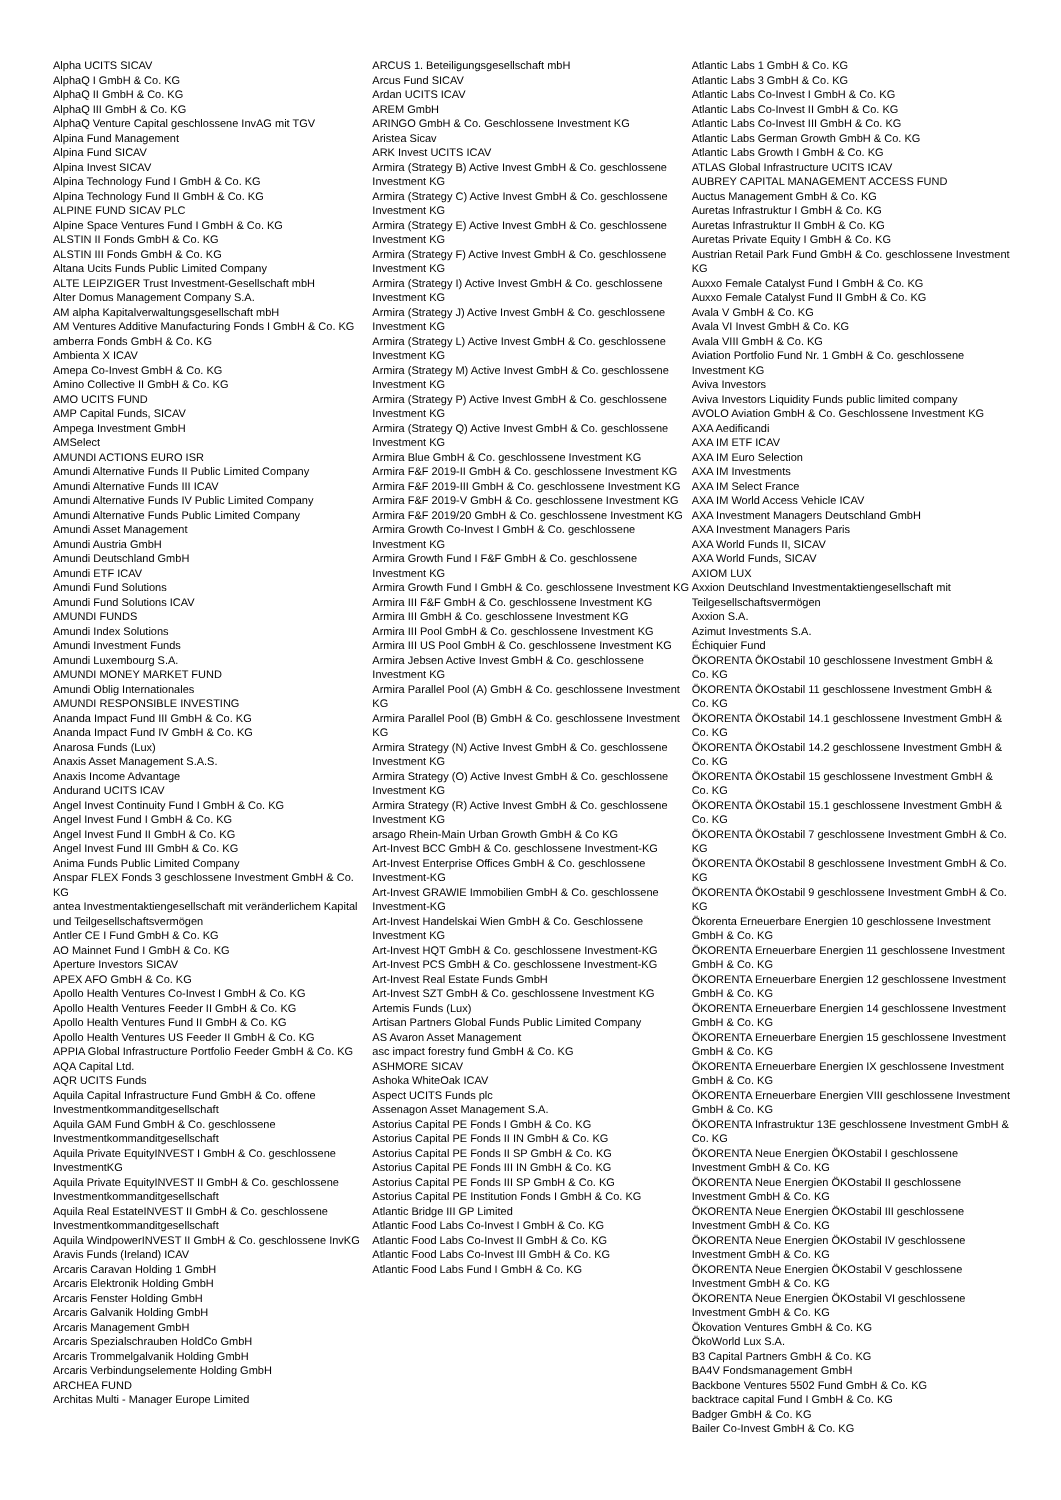Alpha UCITS SICAV
AlphaQ I GmbH & Co. KG
AlphaQ II GmbH & Co. KG
AlphaQ III GmbH & Co. KG
AlphaQ Venture Capital geschlossene InvAG mit TGV
Alpina Fund Management
Alpina Fund SICAV
Alpina Invest SICAV
Alpina Technology Fund I GmbH & Co. KG
Alpina Technology Fund II GmbH & Co. KG
ALPINE FUND SICAV PLC
Alpine Space Ventures Fund I GmbH & Co. KG
ALSTIN II Fonds GmbH & Co. KG
ALSTIN III Fonds GmbH & Co. KG
Altana Ucits Funds Public Limited Company
ALTE LEIPZIGER Trust Investment-Gesellschaft mbH
Alter Domus Management Company S.A.
AM alpha Kapitalverwaltungsgesellschaft mbH
AM Ventures Additive Manufacturing Fonds I GmbH & Co. KG
amberra Fonds GmbH & Co. KG
Ambienta X ICAV
Amepa Co-Invest GmbH & Co. KG
Amino Collective II GmbH & Co. KG
AMO UCITS FUND
AMP Capital Funds, SICAV
Ampega Investment GmbH
AMSelect
AMUNDI ACTIONS EURO ISR
Amundi Alternative Funds II Public Limited Company
Amundi Alternative Funds III ICAV
Amundi Alternative Funds IV Public Limited Company
Amundi Alternative Funds Public Limited Company
Amundi Asset Management
Amundi Austria GmbH
Amundi Deutschland GmbH
Amundi ETF ICAV
Amundi Fund Solutions
Amundi Fund Solutions ICAV
AMUNDI FUNDS
Amundi Index Solutions
Amundi Investment Funds
Amundi Luxembourg S.A.
AMUNDI MONEY MARKET FUND
Amundi Oblig Internationales
AMUNDI RESPONSIBLE INVESTING
Ananda Impact Fund III GmbH & Co. KG
Ananda Impact Fund IV GmbH & Co. KG
Anarosa Funds (Lux)
Anaxis Asset Management S.A.S.
Anaxis Income Advantage
Andurand UCITS ICAV
Angel Invest Continuity Fund I GmbH & Co. KG
Angel Invest Fund I GmbH & Co. KG
Angel Invest Fund II GmbH & Co. KG
Angel Invest Fund III GmbH & Co. KG
Anima Funds Public Limited Company
Anspar FLEX Fonds 3 geschlossene Investment GmbH & Co. KG
antea Investmentaktiengesellschaft mit veränderlichem Kapital und Teilgesellschaftsvermögen
Antler CE I Fund GmbH & Co. KG
AO Mainnet Fund I GmbH & Co. KG
Aperture Investors SICAV
APEX AFO GmbH & Co. KG
Apollo Health Ventures Co-Invest I GmbH & Co. KG
Apollo Health Ventures Feeder II GmbH & Co. KG
Apollo Health Ventures Fund II GmbH & Co. KG
Apollo Health Ventures US Feeder II GmbH & Co. KG
APPIA Global Infrastructure Portfolio Feeder GmbH & Co. KG
AQA Capital Ltd.
AQR UCITS Funds
Aquila Capital Infrastructure Fund GmbH & Co. offene Investmentkommanditgesellschaft
Aquila GAM Fund GmbH & Co. geschlossene Investmentkommanditgesellschaft
Aquila Private EquityINVEST I GmbH & Co. geschlossene InvestmentKG
Aquila Private EquityINVEST II GmbH & Co. geschlossene Investmentkommanditgesellschaft
Aquila Real EstateINVEST II GmbH & Co. geschlossene Investmentkommanditgesellschaft
Aquila WindpowerINVEST II GmbH & Co. geschlossene InvKG
Aravis Funds (Ireland) ICAV
Arcaris Caravan Holding 1 GmbH
Arcaris Elektronik Holding GmbH
Arcaris Fenster Holding GmbH
Arcaris Galvanik Holding GmbH
Arcaris Management GmbH
Arcaris Spezialschrauben HoldCo GmbH
Arcaris Trommelgalvanik Holding GmbH
Arcaris Verbindungselemente Holding GmbH
ARCHEA FUND
Architas Multi - Manager Europe Limited
ARCUS 1. Beteiligungsgesellschaft mbH
Arcus Fund SICAV
Ardan UCITS ICAV
AREM GmbH
ARINGO GmbH & Co. Geschlossene Investment KG
Aristea Sicav
ARK Invest UCITS ICAV
Armira (Strategy B) Active Invest GmbH & Co. geschlossene Investment KG
Armira (Strategy C) Active Invest GmbH & Co. geschlossene Investment KG
Armira (Strategy E) Active Invest GmbH & Co. geschlossene Investment KG
Armira (Strategy F) Active Invest GmbH & Co. geschlossene Investment KG
Armira (Strategy I) Active Invest GmbH & Co. geschlossene Investment KG
Armira (Strategy J) Active Invest GmbH & Co. geschlossene Investment KG
Armira (Strategy L) Active Invest GmbH & Co. geschlossene Investment KG
Armira (Strategy M) Active Invest GmbH & Co. geschlossene Investment KG
Armira (Strategy P) Active Invest GmbH & Co. geschlossene Investment KG
Armira (Strategy Q) Active Invest GmbH & Co. geschlossene Investment KG
Armira Blue GmbH & Co. geschlossene Investment KG
Armira F&F 2019-II GmbH & Co. geschlossene Investment KG
Armira F&F 2019-III GmbH & Co. geschlossene Investment KG
Armira F&F 2019-V GmbH & Co. geschlossene Investment KG
Armira F&F 2019/20 GmbH & Co. geschlossene Investment KG
Armira Growth Co-Invest I GmbH & Co. geschlossene Investment KG
Armira Growth Fund I F&F GmbH & Co. geschlossene Investment KG
Armira Growth Fund I GmbH & Co. geschlossene Investment KG
Armira III F&F GmbH & Co. geschlossene Investment KG
Armira III GmbH & Co. geschlossene Investment KG
Armira III Pool GmbH & Co. geschlossene Investment KG
Armira III US Pool GmbH & Co. geschlossene Investment KG
Armira Jebsen Active Invest GmbH & Co. geschlossene Investment KG
Armira Parallel Pool (A) GmbH & Co. geschlossene Investment KG
Armira Parallel Pool (B) GmbH & Co. geschlossene Investment KG
Armira Strategy (N) Active Invest GmbH & Co. geschlossene Investment KG
Armira Strategy (O) Active Invest GmbH & Co. geschlossene Investment KG
Armira Strategy (R) Active Invest GmbH & Co. geschlossene Investment KG
arsago Rhein-Main Urban Growth GmbH & Co KG
Art-Invest BCC GmbH & Co. geschlossene Investment-KG
Art-Invest Enterprise Offices GmbH & Co. geschlossene Investment-KG
Art-Invest GRAWIE Immobilien GmbH & Co. geschlossene Investment-KG
Art-Invest Handelskai Wien GmbH & Co. Geschlossene Investment KG
Art-Invest HQT GmbH & Co. geschlossene Investment-KG
Art-Invest PCS GmbH & Co. geschlossene Investment-KG
Art-Invest Real Estate Funds GmbH
Art-Invest SZT GmbH & Co. geschlossene Investment KG
Artemis Funds (Lux)
Artisan Partners Global Funds Public Limited Company
AS Avaron Asset Management
asc impact forestry fund GmbH & Co. KG
ASHMORE SICAV
Ashoka WhiteOak ICAV
Aspect UCITS Funds plc
Assenagon Asset Management S.A.
Astorius Capital PE Fonds I GmbH & Co. KG
Astorius Capital PE Fonds II IN GmbH & Co. KG
Astorius Capital PE Fonds II SP GmbH & Co. KG
Astorius Capital PE Fonds III IN GmbH & Co. KG
Astorius Capital PE Fonds III SP GmbH & Co. KG
Astorius Capital PE Institution Fonds I GmbH & Co. KG
Atlantic Bridge III GP Limited
Atlantic Food Labs Co-Invest I GmbH & Co. KG
Atlantic Food Labs Co-Invest II GmbH & Co. KG
Atlantic Food Labs Co-Invest III GmbH & Co. KG
Atlantic Food Labs Fund I GmbH & Co. KG
Atlantic Labs 1 GmbH & Co. KG
Atlantic Labs 3 GmbH & Co. KG
Atlantic Labs Co-Invest I GmbH & Co. KG
Atlantic Labs Co-Invest II GmbH & Co. KG
Atlantic Labs Co-Invest III GmbH & Co. KG
Atlantic Labs German Growth GmbH & Co. KG
Atlantic Labs Growth I GmbH & Co. KG
ATLAS Global Infrastructure UCITS ICAV
AUBREY CAPITAL MANAGEMENT ACCESS FUND
Auctus Management GmbH & Co. KG
Auretas Infrastruktur I GmbH & Co. KG
Auretas Infrastruktur II GmbH & Co. KG
Auretas Private Equity I GmbH & Co. KG
Austrian Retail Park Fund GmbH & Co. geschlossene Investment KG
Auxxo Female Catalyst Fund I GmbH & Co. KG
Auxxo Female Catalyst Fund II GmbH & Co. KG
Avala V GmbH & Co. KG
Avala VI Invest GmbH & Co. KG
Avala VIII GmbH & Co. KG
Aviation Portfolio Fund Nr. 1 GmbH & Co. geschlossene Investment KG
Aviva Investors
Aviva Investors Liquidity Funds public limited company
AVOLO Aviation GmbH & Co. Geschlossene Investment KG
AXA Aedificandi
AXA IM ETF ICAV
AXA IM Euro Selection
AXA IM Investments
AXA IM Select France
AXA IM World Access Vehicle ICAV
AXA Investment Managers Deutschland GmbH
AXA Investment Managers Paris
AXA World Funds II, SICAV
AXA World Funds, SICAV
AXIOM LUX
Axxion Deutschland Investmentaktiengesellschaft mit Teilgesellschaftsvermögen
Axxion S.A.
Azimut Investments S.A.
Échiquier Fund
ÖKORENTA ÖKOstabil 10 geschlossene Investment GmbH & Co. KG
ÖKORENTA ÖKOstabil 11 geschlossene Investment GmbH & Co. KG
ÖKORENTA ÖKOstabil 14.1 geschlossene Investment GmbH & Co. KG
ÖKORENTA ÖKOstabil 14.2 geschlossene Investment GmbH & Co. KG
ÖKORENTA ÖKOstabil 15 geschlossene Investment GmbH & Co. KG
ÖKORENTA ÖKOstabil 15.1 geschlossene Investment GmbH & Co. KG
ÖKORENTA ÖKOstabil 7 geschlossene Investment GmbH & Co. KG
ÖKORENTA ÖKOstabil 8 geschlossene Investment GmbH & Co. KG
ÖKORENTA ÖKOstabil 9 geschlossene Investment GmbH & Co. KG
Ökorenta Erneuerbare Energien 10 geschlossene Investment GmbH & Co. KG
ÖKORENTA Erneuerbare Energien 11 geschlossene Investment GmbH & Co. KG
ÖKORENTA Erneuerbare Energien 12 geschlossene Investment GmbH & Co. KG
ÖKORENTA Erneuerbare Energien 14 geschlossene Investment GmbH & Co. KG
ÖKORENTA Erneuerbare Energien 15 geschlossene Investment GmbH & Co. KG
ÖKORENTA Erneuerbare Energien IX geschlossene Investment GmbH & Co. KG
ÖKORENTA Erneuerbare Energien VIII geschlossene Investment GmbH & Co. KG
ÖKORENTA Infrastruktur 13E geschlossene Investment GmbH & Co. KG
ÖKORENTA Neue Energien ÖKOstabil I geschlossene Investment GmbH & Co. KG
ÖKORENTA Neue Energien ÖKOstabil II geschlossene Investment GmbH & Co. KG
ÖKORENTA Neue Energien ÖKOstabil III geschlossene Investment GmbH & Co. KG
ÖKORENTA Neue Energien ÖKOstabil IV geschlossene Investment GmbH & Co. KG
ÖKORENTA Neue Energien ÖKOstabil V geschlossene Investment GmbH & Co. KG
ÖKORENTA Neue Energien ÖKOstabil VI geschlossene Investment GmbH & Co. KG
Ökovation Ventures GmbH & Co. KG
ÖkoWorld Lux S.A.
B3 Capital Partners GmbH & Co. KG
BA4V Fondsmanagement GmbH
Backbone Ventures 5502 Fund GmbH & Co. KG
backtrace capital Fund I GmbH & Co. KG
Badger GmbH & Co. KG
Bailer Co-Invest GmbH & Co. KG